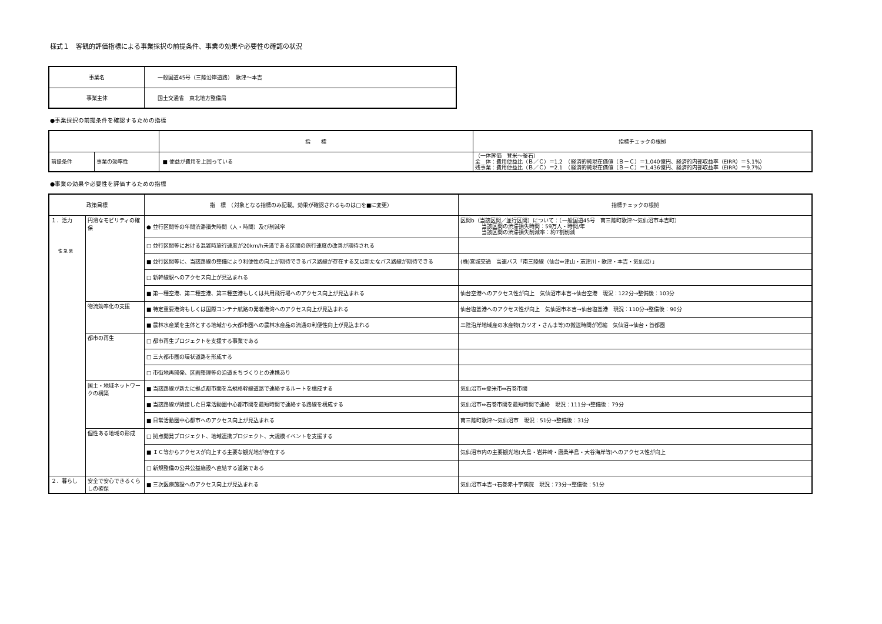様式１　客観的評価指標による事業採択の前提条件、事業の効果や必要性の確認の状況
| 事業名 | 一般国道45号（三陸沿岸道路） 歌津～本吉 |
| 事業主体 | 国土交通省 東北地方整備局 |
●事業採択の前提条件を確認するための指標
| | | 指 標 | 指標チェックの根拠 |
| --- | --- | --- | --- |
| 前提条件 | 事業の効率性 | ■ 便益が費用を上回っている | （一体評価 登米～釜石） 全 体：費用便益比（Ｂ／Ｃ）＝1.2 （経済的純現在価値（Ｂ－Ｃ）＝1,040億円、経済的内部収益率（EIRR）＝5.1%） 残事業：費用便益比（Ｂ／Ｃ）＝2.1 （経済的純現在価値（Ｂ－Ｃ）＝1,436億円、経済的内部収益率（EIRR）＝9.7%） |
●事業の効果や必要性を評価するための指標
| 政策目標 | | 指 標 （対象となる指標のみ記載。効果が確認されるものは□を■に変更） | 指標チェックの根拠 |
| --- | --- | --- | --- |
| １．活力 性 急 緊 | 円滑なモビリティの確保 | ● 並行区間等の年間渋滞損失時間（人・時間）及び削減率 | 区間b（当該区間／並行区間）について：（一般国道45号 南三陸町歌津～気仙沼市本吉町） 当該区間の渋滞損失時間：59万人・時間/年 当該区間の渋滞損失削減率：約7割削減 |
| | | □ 並行区間等における混雑時旅行速度が20km/h未満である区間の旅行速度の改善が期待される | |
| | | ■ 並行区間等に、当該路線の整備により利便性の向上が期待できるバス路線が存在する又は新たなバス路線が期待できる | (株)宮城交通 高速バス「南三陸線（仙台⇔津山・志津川・歌津・本吉・気仙沼）」 |
| | | □ 新幹線駅へのアクセス向上が見込まれる | |
| | | ■ 第一種空港、第二種空港、第三種空港もしくは共用飛行場へのアクセス向上が見込まれる | 仙台空港へのアクセス性が向上 気仙沼市本吉→仙台空港 現況：122分→整備後：103分 |
| | 物流効率化の支援 | ■ 特定重要港湾もしくは国際コンテナ航路の発着港湾へのアクセス向上が見込まれる | 仙台塩釜港へのアクセス性が向上 気仙沼市本吉→仙台塩釜港 現況：110分→整備後：90分 |
| | | ■ 農林水産業を主体とする地域から大都市圏への農林水産品の流通の利便性向上が見込まれる | 三陸沿岸地域産の水産物(カツオ・さんま等)の搬送時間が短縮 気仙沼→仙台・首都圏 |
| | 都市の再生 | □ 都市再生プロジェクトを支援する事業である | |
| | | □ 三大都市圏の環状道路を形成する | |
| | | □ 市街地再開発、区画整理等の沿道まちづくりとの連携あり | |
| | 国土・地域ネットワークの構築 | ■ 当該路線が新たに拠点都市間を高規格幹線道路で連絡するルートを構成する | 気仙沼市⇔登米市⇔石巻市間 |
| | | ■ 当該路線が隣接した日常活動圏中心都市間を最短時間で連絡する路線を構成する | 気仙沼市⇔石巻市間を最短時間で連絡 現況：111分→整備後：79分 |
| | | ■ 日常活動圏中心都市へのアクセス向上が見込まれる | 南三陸町歌津～気仙沼市 現況：51分→整備後：31分 |
| | 個性ある地域の形成 | □ 拠点開発プロジェクト、地域連携プロジェクト、大規模イベントを支援する | |
| | | ■ ＩＣ等からアクセスが向上する主要な観光地が存在する | 気仙沼市内の主要観光地(大島・岩井崎・唐桑半島・大谷海岸等)へのアクセス性が向上 |
| | | □ 新規整備の公共公益施設へ直結する道路である | |
| ２．暮らし | 安全で安心できるくらしの確保 | ■ 三次医療施設へのアクセス向上が見込まれる | 気仙沼市本吉→石巻赤十字病院 現況：73分→整備後：51分 |